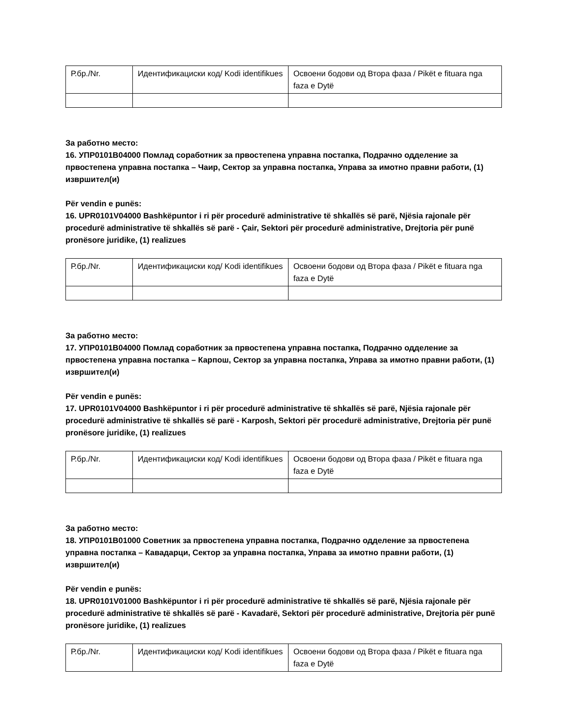| Р.бр./Nr. | Идентификациски код/ Kodi identifikues | Освоени бодови од Втора фаза / Pikët e fituara nga faza e Dytë |
За работно место:
16. УПР0101В04000 Помлад соработник за првостепена управна постапка, Подрачно одделение за првостепена управна постапка – Чаир, Сектор за управна постапка, Управа за имотно правни работи, (1) извршител(и)
Për vendin e punës:
16. UPR0101V04000 Bashkëpuntor i ri për procedurë administrative të shkallës së parë, Njësia rajonale për procedurë administrative të shkallës së parë - Çair, Sektori për procedurë administrative, Drejtoria për punë pronësore juridike, (1) realizues
| Р.бр./Nr. | Идентификациски код/ Kodi identifikues | Освоени бодови од Втора фаза / Pikët e fituara nga faza e Dytë |
За работно место:
17. УПР0101В04000 Помлад соработник за првостепена управна постапка, Подрачно одделение за првостепена управна постапка – Карпош, Сектор за управна постапка, Управа за имотно правни работи, (1) извршител(и)
Për vendin e punës:
17. UPR0101V04000 Bashkëpuntor i ri për procedurë administrative të shkallës së parë, Njësia rajonale për procedurë administrative të shkallës së parë - Karposh, Sektori për procedurë administrative, Drejtoria për punë pronësore juridike, (1) realizues
| Р.бр./Nr. | Идентификациски код/ Kodi identifikues | Освоени бодови од Втора фаза / Pikët e fituara nga faza e Dytë |
За работно место:
18. УПР0101В01000 Советник за првостепена управна постапка, Подрачно одделение за првостепена управна постапка – Кавадарци, Сектор за управна постапка, Управа за имотно правни работи, (1) извршител(и)
Për vendin e punës:
18. UPR0101V01000 Bashkëpuntor i ri për procedurë administrative të shkallës së parë, Njësia rajonale për procedurë administrative të shkallës së parë - Kavadarë, Sektori për procedurë administrative, Drejtoria për punë pronësore juridike, (1) realizues
| Р.бр./Nr. | Идентификациски код/ Kodi identifikues | Освоени бодови од Втора фаза / Pikët e fituara nga faza e Dytë |